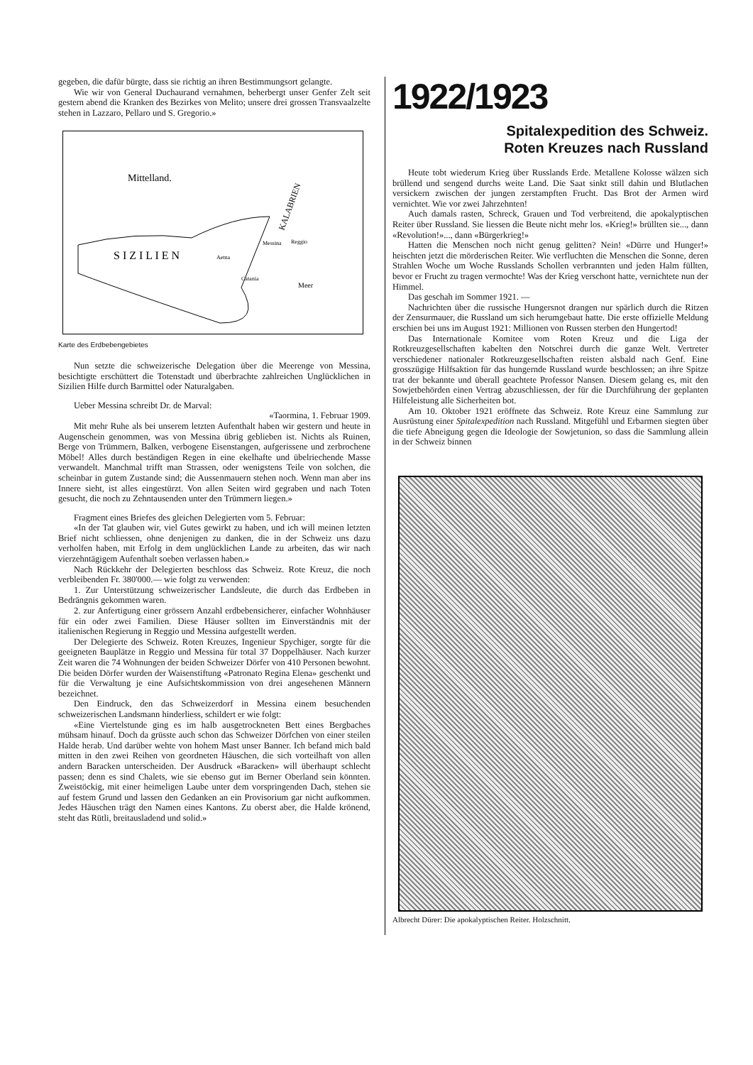gegeben, die dafür bürgte, dass sie richtig an ihren Bestimmungsort gelangte.
Wie wir von General Duchaurand vernahmen, beherbergt unser Genfer Zelt seit gestern abend die Kranken des Bezirkes von Melito; unsere drei grossen Transvaalzelte stehen in Lazzaro, Pellaro und S. Gregorio.»
Mittelland.
KALABRIEN
Messina
Reggio
S I Z I L I E N
Aetna
Catania
Meer
Karte des Erdbebengebietes
Nun setzte die schweizerische Delegation über die Meerenge von Messina, besichtigte erschüttert die Totenstadt und überbrachte zahlreichen Unglücklichen in Sizilien Hilfe durch Barmittel oder Naturalgaben.
Ueber Messina schreibt Dr. de Marval:
«Taormina, 1. Februar 1909.
Mit mehr Ruhe als bei unserem letzten Aufenthalt haben wir gestern und heute in Augenschein genommen, was von Messina übrig geblieben ist. Nichts als Ruinen, Berge von Trümmern, Balken, verbogene Eisenstangen, aufgerissene und zerbrochene Möbel! Alles durch beständigen Regen in eine ekelhafte und übelriechende Masse verwandelt. Manchmal trifft man Strassen, oder wenigstens Teile von solchen, die scheinbar in gutem Zustande sind; die Aussenmauern stehen noch. Wenn man aber ins Innere sieht, ist alles eingestürzt. Von allen Seiten wird gegraben und nach Toten gesucht, die noch zu Zehntausenden unter den Trümmern liegen.»
Fragment eines Briefes des gleichen Delegierten vom 5. Februar:
«In der Tat glauben wir, viel Gutes gewirkt zu haben, und ich will meinen letzten Brief nicht schliessen, ohne denjenigen zu danken, die in der Schweiz uns dazu verholfen haben, mit Erfolg in dem unglücklichen Lande zu arbeiten, das wir nach vierzehntägigem Aufenthalt soeben verlassen haben.»
Nach Rückkehr der Delegierten beschloss das Schweiz. Rote Kreuz, die noch verbleibenden Fr. 380'000.— wie folgt zu verwenden:
1. Zur Unterstützung schweizerischer Landsleute, die durch das Erdbeben in Bedrängnis gekommen waren.
2. zur Anfertigung einer grössern Anzahl erdbebensicherer, einfacher Wohnhäuser für ein oder zwei Familien. Diese Häuser sollten im Einverständnis mit der italienischen Regierung in Reggio und Messina aufgestellt werden.
Der Delegierte des Schweiz. Roten Kreuzes, Ingenieur Spychiger, sorgte für die geeigneten Bauplätze in Reggio und Messina für total 37 Doppelhäuser. Nach kurzer Zeit waren die 74 Wohnungen der beiden Schweizer Dörfer von 410 Personen bewohnt. Die beiden Dörfer wurden der Waisenstiftung «Patronato Regina Elena» geschenkt und für die Verwaltung je eine Aufsichtskommission von drei angesehenen Männern bezeichnet.
Den Eindruck, den das Schweizerdorf in Messina einem besuchenden schweizerischen Landsmann hinderliess, schildert er wie folgt:
«Eine Viertelstunde ging es im halb ausgetrockneten Bett eines Bergbaches mühsam hinauf. Doch da grüsste auch schon das Schweizer Dörfchen von einer steilen Halde herab. Und darüber wehte von hohem Mast unser Banner. Ich befand mich bald mitten in den zwei Reihen von geordneten Häuschen, die sich vorteilhaft von allen andern Baracken unterscheiden. Der Ausdruck «Baracken» will überhaupt schlecht passen; denn es sind Chalets, wie sie ebenso gut im Berner Oberland sein könnten. Zweistöckig, mit einer heimeligen Laube unter dem vorspringenden Dach, stehen sie auf festem Grund und lassen den Gedanken an ein Provisorium gar nicht aufkommen. Jedes Häuschen trägt den Namen eines Kantons. Zu oberst aber, die Halde krönend, steht das Rütli, breitausladend und solid.»
1922/1923
Spitalexpedition des Schweiz.
Roten Kreuzes nach Russland
Heute tobt wiederum Krieg über Russlands Erde. Metallene Kolosse wälzen sich brüllend und sengend durchs weite Land. Die Saat sinkt still dahin und Blutlachen versickern zwischen der jungen zerstampften Frucht. Das Brot der Armen wird vernichtet. Wie vor zwei Jahrzehnten!
Auch damals rasten, Schreck, Grauen und Tod verbreitend, die apokalyptischen Reiter über Russland. Sie liessen die Beute nicht mehr los. «Krieg!» brüllten sie..., dann «Revolution!»..., dann «Bürgerkrieg!»
Hatten die Menschen noch nicht genug gelitten? Nein! «Dürre und Hunger!» heischten jetzt die mörderischen Reiter. Wie verfluchten die Menschen die Sonne, deren Strahlen Woche um Woche Russlands Schollen verbrannten und jeden Halm füllten, bevor er Frucht zu tragen vermochte! Was der Krieg verschont hatte, vernichtete nun der Himmel.
Das geschah im Sommer 1921. —
Nachrichten über die russische Hungersnot drangen nur spärlich durch die Ritzen der Zensurmauer, die Russland um sich herumgebaut hatte. Die erste offizielle Meldung erschien bei uns im August 1921: Millionen von Russen sterben den Hungertod!
Das Internationale Komitee vom Roten Kreuz und die Liga der Rotkreuzgesellschaften kabelten den Notschrei durch die ganze Welt. Vertreter verschiedener nationaler Rotkreuzgesellschaften reisten alsbald nach Genf. Eine grosszügige Hilfsaktion für das hungernde Russland wurde beschlossen; an ihre Spitze trat der bekannte und überall geachtete Professor Nansen. Diesem gelang es, mit den Sowjetbehörden einen Vertrag abzuschliessen, der für die Durchführung der geplanten Hilfeleistung alle Sicherheiten bot.
Am 10. Oktober 1921 eröffnete das Schweiz. Rote Kreuz eine Sammlung zur Ausrüstung einer Spitalexpedition nach Russland. Mitgefühl und Erbarmen siegten über die tiefe Abneigung gegen die Ideologie der Sowjetunion, so dass die Sammlung allein in der Schweiz binnen
Albrecht Dürer: Die apokalyptischen Reiter. Holzschnitt.